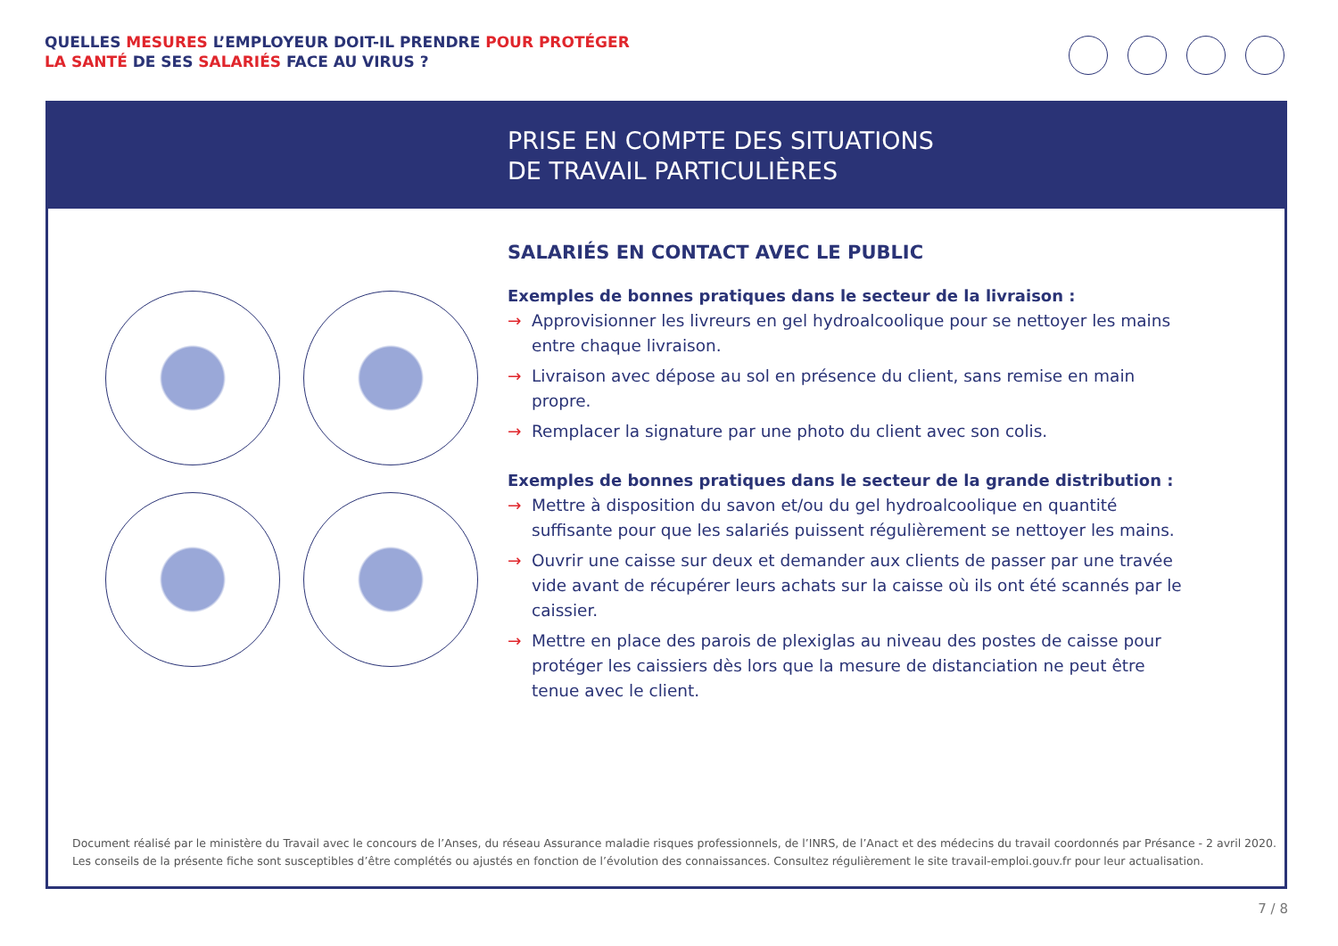QUELLES MESURES L’EMPLOYEUR DOIT-IL PRENDRE POUR PROTÉGER
LA SANTÉ DE SES SALARIÉS FACE AU VIRUS ?
PRISE EN COMPTE DES SITUATIONS
DE TRAVAIL PARTICULIÈRES
SALARIÉS EN CONTACT AVEC LE PUBLIC
Exemples de bonnes pratiques dans le secteur de la livraison :
→ Approvisionner les livreurs en gel hydroalcoolique pour se nettoyer les mains entre chaque livraison.
→ Livraison avec dépose au sol en présence du client, sans remise en main propre.
→ Remplacer la signature par une photo du client avec son colis.
Exemples de bonnes pratiques dans le secteur de la grande distribution :
→ Mettre à disposition du savon et/ou du gel hydroalcoolique en quantité suffisante pour que les salariés puissent régulièrement se nettoyer les mains.
→ Ouvrir une caisse sur deux et demander aux clients de passer par une travée vide avant de récupérer leurs achats sur la caisse où ils ont été scannés par le caissier.
→ Mettre en place des parois de plexiglas au niveau des postes de caisse pour protéger les caissiers dès lors que la mesure de distanciation ne peut être tenue avec le client.
Document réalisé par le ministère du Travail avec le concours de l’Anses, du réseau Assurance maladie risques professionnels, de l’INRS, de l’Anact et des médecins du travail coordonnés par Présance - 2 avril 2020.
Les conseils de la présente fiche sont susceptibles d’être complétés ou ajustés en fonction de l’évolution des connaissances. Consultez régulièrement le site travail-emploi.gouv.fr pour leur actualisation.
7 / 8